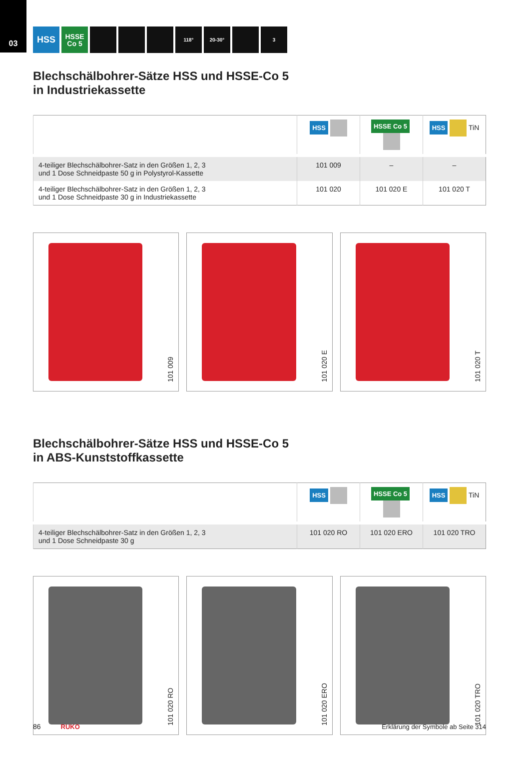03
HSS
HSSE
Co 5
118° 20-30° 3
Blechschälbohrer-Sätze HSS und HSSE-Co 5
in Industriekassette
| | HSS | HSSE Co 5 | HSS TiN |
| --- | --- | --- | --- |
| 4-teiliger Blechschälbohrer-Satz in den Größen 1, 2, 3 und 1 Dose Schneidpaste 50 g in Polystyrol-Kassette | 101 009 | – | – |
| 4-teiliger Blechschälbohrer-Satz in den Größen 1, 2, 3 und 1 Dose Schneidpaste 30 g in Industriekassette | 101 020 | 101 020 E | 101 020 T |
101 009
101 020 E
101 020 T
Blechschälbohrer-Sätze HSS und HSSE-Co 5
in ABS-Kunststoffkassette
| | HSS | HSSE Co 5 | HSS TiN |
| --- | --- | --- | --- |
| 4-teiliger Blechschälbohrer-Satz in den Größen 1, 2, 3 und 1 Dose Schneidpaste 30 g | 101 020 RO | 101 020 ERO | 101 020 TRO |
101 020 RO
101 020 ERO
101 020 TRO
86 RUKO Erklärung der Symbole ab Seite 314